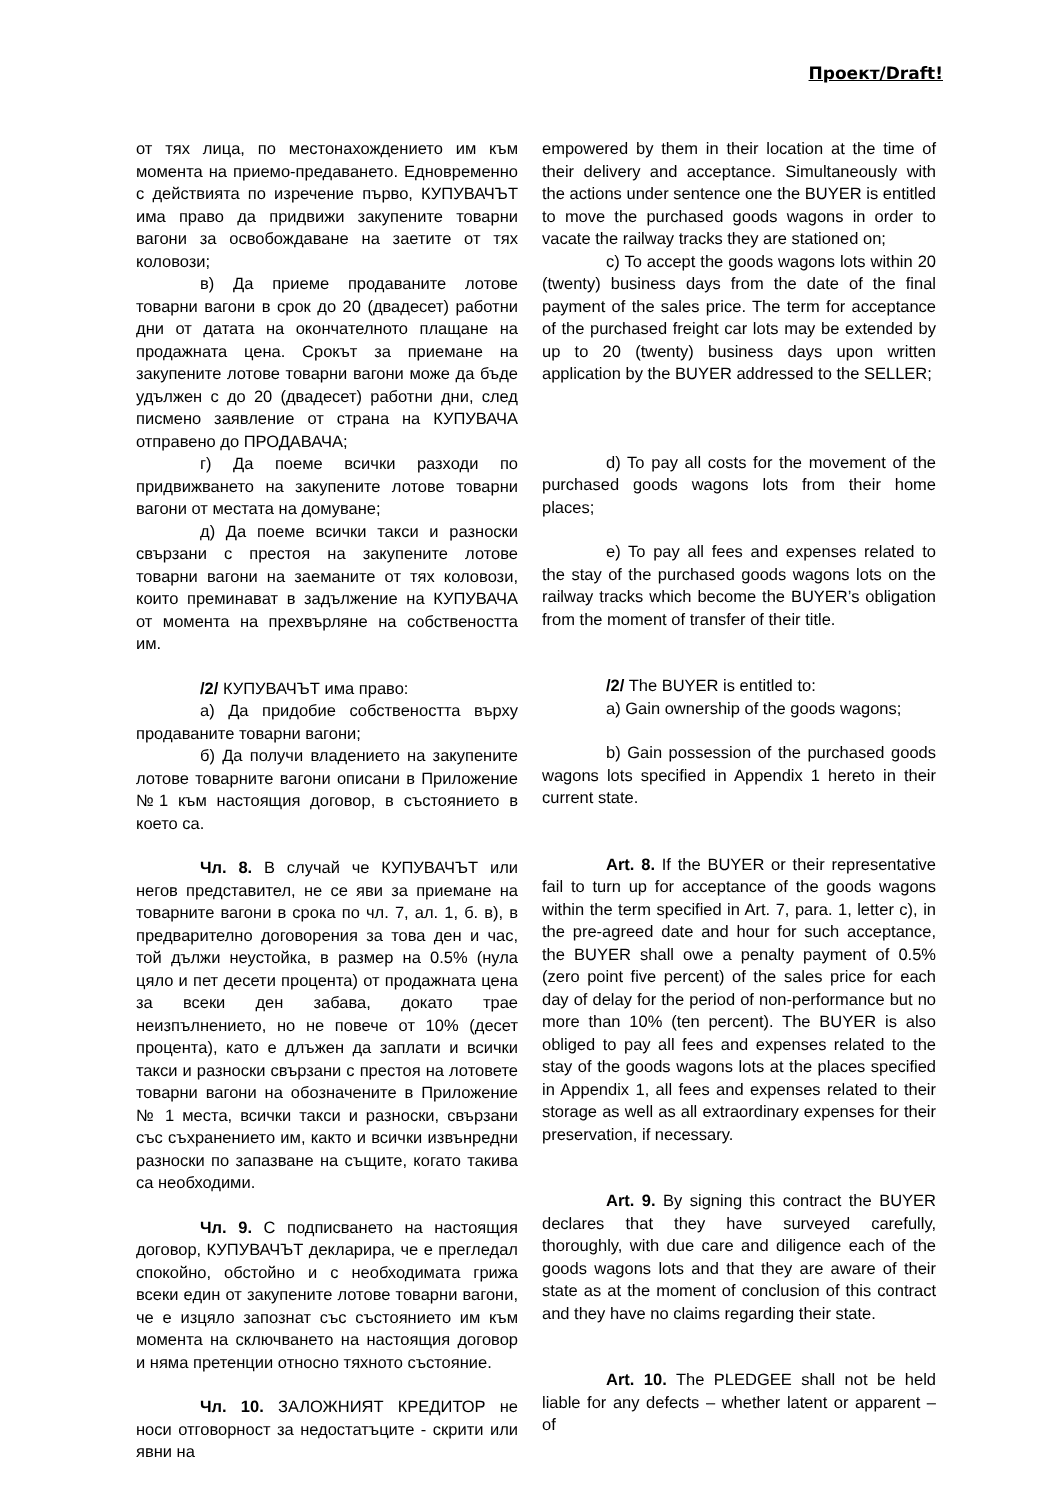Проект/Draft!
| от тях лица, по местонахождението им към момента на приемо-предаването. Едновременно с действията по изречение първо, КУПУВАЧЪТ има право да придвижи закупените товарни вагони за освобождаване на заетите от тях коловози; в) Да приеме продаваните лотове товарни вагони в срок до 20 (двадесет) работни дни от датата на окончателното плащане на продажната цена. Срокът за приемане на закупените лотове товарни вагони може да бъде удължен с до 20 (двадесет) работни дни, след писмено заявление от страна на КУПУВАЧА отправено до ПРОДАВАЧА; г) Да поеме всички разходи по придвижването на закупените лотове товарни вагони от местата на домуване; д) Да поеме всички такси и разноски свързани с престоя на закупените лотове товарни вагони на заеманите от тях коловози, които преминават в задължение на КУПУВАЧА от момента на прехвърляне на собствеността им. /2/ КУПУВАЧЪТ има право: а) Да придобие собствеността върху продаваните товарни вагони; б) Да получи владението на закупените лотове товарните вагони описани в Приложение №1 към настоящия договор, в състоянието в което са. Чл. 8. В случай че КУПУВАЧЪТ или негов представител, не се яви за приемане на товарните вагони в срока по чл. 7, ал. 1, б. в), в предварително договорения за това ден и час, той дължи неустойка, в размер на 0.5% (нула цяло и пет десети процента) от продажната цена за всеки ден забава, докато трае неизпълнението, но не повече от 10% (десет процента), като е длъжен да заплати и всички такси и разноски свързани с престоя на лотовете товарни вагони на обозначените в Приложение № 1 места, всички такси и разноски, свързани със съхранението им, както и всички извънредни разноски по запазване на същите, когато такива са необходими. Чл. 9. С подписването на настоящия договор, КУПУВАЧЪТ декларира, че е прегледал спокойно, обстойно и с необходимата грижа всеки един от закупените лотове товарни вагони, че е изцяло запознат със състоянието им към момента на сключването на настоящия договор и няма претенции относно тяхното състояние. Чл. 10. ЗАЛОЖНИЯТ КРЕДИТОР не носи отговорност за недостатъците - скрити или явни на | empowered by them in their location at the time of their delivery and acceptance. Simultaneously with the actions under sentence one the BUYER is entitled to move the purchased goods wagons in order to vacate the railway tracks they are stationed on; c) To accept the goods wagons lots within 20 (twenty) business days from the date of the final payment of the sales price. The term for acceptance of the purchased freight car lots may be extended by up to 20 (twenty) business days upon written application by the BUYER addressed to the SELLER; d) To pay all costs for the movement of the purchased goods wagons lots from their home places; e) To pay all fees and expenses related to the stay of the purchased goods wagons lots on the railway tracks which become the BUYER’s obligation from the moment of transfer of their title. /2/ The BUYER is entitled to: a) Gain ownership of the goods wagons; b) Gain possession of the purchased goods wagons lots specified in Appendix 1 hereto in their current state. Art. 8. If the BUYER or their representative fail to turn up for acceptance of the goods wagons within the term specified in Art. 7, para. 1, letter c), in the pre-agreed date and hour for such acceptance, the BUYER shall owe a penalty payment of 0.5% (zero point five percent) of the sales price for each day of delay for the period of non-performance but no more than 10% (ten percent). The BUYER is also obliged to pay all fees and expenses related to the stay of the goods wagons lots at the places specified in Appendix 1, all fees and expenses related to their storage as well as all extraordinary expenses for their preservation, if necessary. Art. 9. By signing this contract the BUYER declares that they have surveyed carefully, thoroughly, with due care and diligence each of the goods wagons lots and that they are aware of their state as at the moment of conclusion of this contract and they have no claims regarding their state. Art. 10. The PLEDGEE shall not be held liable for any defects – whether latent or apparent – of |